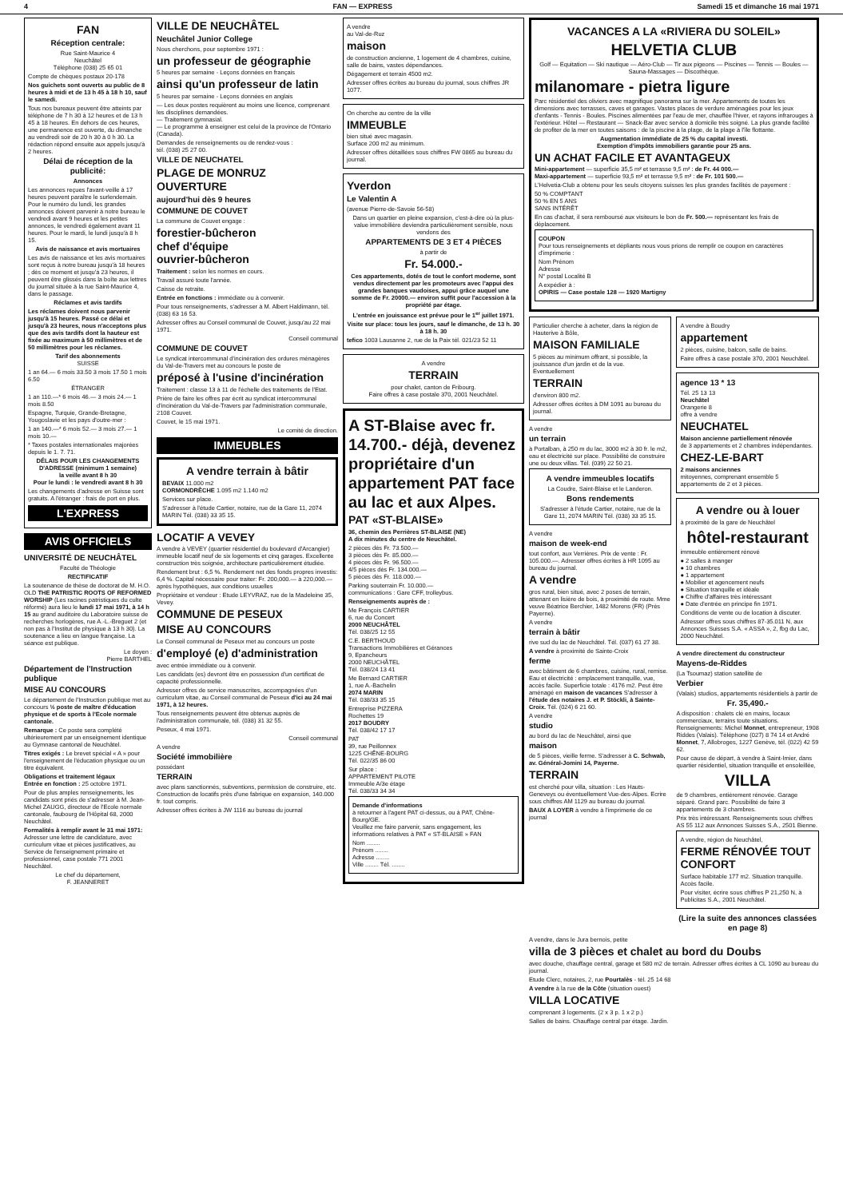4 FAN — EXPRESS Samedi 15 et dimanche 16 mai 1971
FAN
Réception centrale:
Rue Saint-Maurice 4
Neuchâtel
Téléphone (038) 25 65 01
Compte de chèques postaux 20-178
Nos guichets sont ouverts au public de 8 heures à midi et de 13 h 45 à 18 h 10, sauf le samedi.
Tous nos bureaux peuvent être atteints par téléphone de 7 h 30 à 12 heures et de 13 h 45 à 18 heures. En dehors de ces heures, une permanence est ouverte, du dimanche au vendredi soir de 20 h 30 à 0 h 30. La rédaction répond ensuite aux appels jusqu'à 2 heures.
Délai de réception de la publicité:
Annonces
Les annonces reçues l'avant-veille à 17 heures peuvent paraître le surlendemain. Pour le numéro du lundi, les grandes annonces doivent parvenir à notre bureau le vendredi avant 9 heures et les petites annonces, le vendredi également avant 11 heures. Pour le mardi, le lundi jusqu'à 8 h 15.
Avis de naissance et avis mortuaires
Les avis de naissance et les avis mortuaires sont reçus à notre bureau jusqu'à 18 heures ; dès ce moment et jusqu'à 23 heures, il peuvent être glissés dans la boîte aux lettres du journal située à la rue Saint-Maurice 4, dans le passage.
Réclames et avis tardifs
Les réclames doivent nous parvenir jusqu'à 15 heures. Passé ce délai et jusqu'à 23 heures, nous n'acceptons plus que des avis tardifs dont la hauteur est fixée au maximum à 50 millimètres et de 50 millimètres pour les réclames.
Tarif des abonnements
SUISSE
1 an 64.— 6 mois 33.50 3 mois 17.50 1 mois 6.50
ÉTRANGER
1 an 110.—* 6 mois 46.— 3 mois 24.— 1 mois 8.50
Espagne, Turquie, Grande-Bretagne, Yougoslavie et les pays d'outre-mer :
1 an 140.—* 6 mois 52.— 3 mois 27.— 1 mois 10.—
* Taxes postales internationales majorées depuis le 1. 7. 71.
DÉLAIS POUR LES CHANGEMENTS D'ADRESSE (minimum 1 semaine)
la veille avant 8 h 30
Pour le lundi : le vendredi avant 8 h 30
Les changements d'adresse en Suisse sont gratuits. A l'étranger : frais de port en plus.
L'EXPRESS
AVIS OFFICIELS
UNIVERSITÉ DE NEUCHÂTEL
Faculté de Théologie
RECTIFICATIF
La soutenance de thèse de doctorat de M. H.O. OLD THE PATRISTIC ROOTS OF REFORMED WORSHIP (Les racines patristiques du culte réformé) aura lieu le lundi 17 mai 1971, à 14 h 15 au grand auditoire du Laboratoire suisse de recherches horlogères, rue A.-L.-Breguet 2 (et non pas à l'Institut de physique à 13 h 30). La soutenance a lieu en langue française. La séance est publique.
Le doyen :
Pierre BARTHEL
Département de l'Instruction publique
MISE AU CONCOURS
Le département de l'Instruction publique met au concours ½ poste de maître d'éducation physique et de sports à l'Ecole normale cantonale.
Remarque : Ce poste sera complété ultérieurement par un enseignement identique au Gymnase cantonal de Neuchâtel.
Titres exigés : Le brevet spécial « A » pour l'enseignement de l'éducation physique ou un titre équivalent.
Obligations et traitement légaux
Entrée en fonction : 25 octobre 1971.
Pour de plus amples renseignements, les candidats sont priés de s'adresser à M. Jean-Michel ZAUGG, directeur de l'Ecole normale cantonale, faubourg de l'Hôpital 68, 2000 Neuchâtel.
Formalités à remplir avant le 31 mai 1971: Adresser une lettre de candidature, avec curriculum vitae et pièces justificatives, au Service de l'enseignement primaire et professionnel, case postale 771 2001 Neuchâtel.
Le chef du département,
F. JEANNERET
VILLE DE NEUCHÂTEL
Neuchâtel Junior College
Nous cherchons, pour septembre 1971 :
un professeur de géographie
5 heures par semaine - Leçons données en français
ainsi qu'un professeur de latin
5 heures par semaine - Leçons données en anglais
— Les deux postes requièrent au moins une licence, comprenant les disciplines demandées.
— Traitement gymnasial.
— Le programme à enseigner est celui de la province de l'Ontario (Canada).
Demandes de renseignements ou de rendez-vous :
tél. (038) 25 27 00.
VILLE DE NEUCHATEL
PLAGE DE MONRUZ OUVERTURE
aujourd'hui dès 9 heures
COMMUNE DE COUVET
La commune de Couvet engage :
forestier-bûcheron
chef d'équipe
ouvrier-bûcheron
Traitement : selon les normes en cours.
Travail assuré toute l'année.
Caisse de retraite.
Entrée en fonctions : immédiate ou à convenir.
Pour tous renseignements, s'adresser à M. Albert Haldimann, tél. (038) 63 16 53.
Adresser offres au Conseil communal de Couvet, jusqu'au 22 mai 1971.
Conseil communal
COMMUNE DE COUVET
Le syndicat intercommunal d'incinération des ordures ménagères du Val-de-Travers met au concours le poste de
préposé à l'usine d'incinération
Traitement : classe 13 à 11 de l'échelle des traitements de l'Etat.
Prière de faire les offres par écrit au syndicat intercommunal d'incinération du Val-de-Travers par l'administration communale, 2108 Couvet.
Couvet, le 15 mai 1971.
Le comité de direction.
IMMEUBLES
A vendre terrain à bâtir
BEVAIX 11.000 m2
CORMONDRÈCHE 1.095 m2 1.140 m2
Services sur place.
S'adresser à l'étude Cartier, notaire, rue de la Gare 11, 2074 MARIN Tél. (038) 33 35 15.
LOCATIF A VEVEY
A vendre à VEVEY (quartier résidentiel du boulevard d'Arcangier) immeuble locatif neuf de six logements et cinq garages. Excellente construction très soignée, architecture particulièrement étudiée.
Rendement brut : 6,5 %. Rendement net des fonds propres investis: 6,4 %. Capital nécessaire pour traiter: Fr. 200,000.— à 220,000.— après hypothèques, aux conditions usuelles
Propriétaire et vendeur : Etude LEYVRAZ, rue de la Madeleine 35, Vevey.
COMMUNE DE PESEUX
MISE AU CONCOURS
Le Conseil communal de Peseux met au concours un poste
d'employé (e) d'administration
avec entrée immédiate ou à convenir.
Les candidats (es) devront être en possession d'un certificat de capacité professionnelle.
Adresser offres de service manuscrites, accompagnées d'un curriculum vitae, au Conseil communal de Peseux d'ici au 24 mai 1971, à 12 heures.
Tous renseignements peuvent être obtenus auprès de l'administration communale, tél. (038) 31 32 55.
Peseux, 4 mai 1971.
Conseil communal
A vendre
Société immobilière
possédant
TERRAIN
avec plans sanctionnés, subventions, permission de construire, etc. Construction de locatifs près d'une fabrique en expansion, 140.000 fr. tout compris.
Adresser offres écrites à JW 1116 au bureau du journal
A vendre
au Val-de-Ruz
maison
de construction ancienne, 1 logement de 4 chambres, cuisine, salle de bains, vastes dépendances.
Dégagement et terrain 4500 m2.
Adresser offres écrites au bureau du journal, sous chiffres JR 1077.
On cherche au centre de la ville
IMMEUBLE
bien situé avec magasin.
Surface 200 m2 au minimum.
Adresser offres détaillées sous chiffres FW 0865 au bureau du journal.
Yverdon
Le Valentin A
(avenue Pierre-de-Savoie 56-58)
Dans un quartier en pleine expansion, c'est-à-dire où la plus-value immobilière deviendra particulièrement sensible, nous vendons des
APPARTEMENTS DE 3 ET 4 PIÈCES
à partir de
Fr. 54.000.-
Ces appartements, dotés de tout le confort moderne, sont vendus directement par les promoteurs avec l'appui des grandes banques vaudoises, appui grâce auquel une somme de Fr. 20000.— environ suffit pour l'accession à la propriété par étage.
L'entrée en jouissance est prévue pour le 1<sup>er</sup> juillet 1971.
Visite sur place: tous les jours, sauf le dimanche, de 13 h. 30 à 18 h. 30
tefico 1003 Lausanne 2, rue de la Paix tél. 021/23 52 11
A vendre
TERRAIN
pour chalet, canton de Fribourg.
Faire offres à case postale 370, 2001 Neuchâtel.
A ST-Blaise avec fr. 14.700.- déjà, devenez propriétaire d'un appartement PAT face au lac et aux Alpes.
PAT «ST-BLAISE»
36, chemin des Perrières ST-BLAISE (NE)
A dix minutes du centre de Neuchâtel.
2 pièces dès Fr. 73.500.—
3 pièces dès Fr. 85.000.—
4 pièces dès Fr. 96.500.—
4/5 pièces dès Fr. 134.000.—
5 pièces dès Fr. 118.000.—
Parking souterrain Fr. 10.000.—
communications : Gare CFF, trolleybus.
Renseignements auprès de :
Me François CARTIER
6, rue du Concert
2000 NEUCHÂTEL
Tél. 038/25 12 55
C.E. BERTHOUD
Transactions Immobilières et Gérances
9, Epancheurs
2000 NEUCHÂTEL
Tél. 038/24 13 41
Me Bernard CARTIER
1, rue A.-Bachelin
2074 MARIN
Tél. 038/33 35 15
Entreprise PIZZERA
Rochettes 19
2017 BOUDRY
Tél. 038/42 17 17
PAT
39, rue Peillonnex
1225 CHÊNE-BOURG
Tél. 022/35 86 00
Sur place :
APPARTEMENT PILOTE
Immeuble A/3e étage
Tél. 038/33 34 34
Demande d'informations
à retourner à l'agent PAT ci-dessus, ou à PAT, Chêne-Bourg/GE.
Veuillez me faire parvenir, sans engagement, les informations relatives à PAT « ST-BLAISE » FAN
Nom ........
Prénom ........
Adresse ........
Ville ........ Tél. ........
VACANCES A LA «RIVIERA DU SOLEIL»
HELVETIA CLUB
Golf — Equitation — Ski nautique — Aéro-Club — Tir aux pigeons — Piscines — Tennis — Boules — Sauna-Massages — Discothèque.
milanomare - pietra ligure
Parc résidentiel des oliviers avec magnifique panorama sur la mer. Appartements de toutes les dimensions avec terrasses, caves et garages. Vastes places de verdure aménagées pour les jeux d'enfants - Tennis - Boules. Piscines alimentées par l'eau de mer, chauffée l'hiver, et rayons infrarouges à l'extérieur. Hôtel — Restaurant — Snack-Bar avec service à domicile très soigné. La plus grande facilité de profiter de la mer en toutes saisons : de la piscine à la plage, de la plage à l'île flottante.
Augmentation immédiate de 25 % du capital investi.
Exemption d'impôts immobiliers garantie pour 25 ans.
UN ACHAT FACILE ET AVANTAGEUX
Mini-appartement — superficie 35,5 m² et terrasse 9,5 m² : de Fr. 44 000.—
Maxi-appartement — superficie 93,5 m² et terrasse 9,5 m² : de Fr. 101 500.—
L'Helvetia-Club a obtenu pour les seuls citoyens suisses les plus grandes facilités de payement :
50 % COMPTANT
50 % EN 5 ANS
SANS INTÉRÊT
En cas d'achat, il sera remboursé aux visiteurs le bon de Fr. 500.— représentant les frais de déplacement.
COUPON
Pour tous renseignements et dépliants nous vous prions de remplir ce coupon en caractères d'imprimerie :
Nom Prénom
Adresse
N° postal Localité B
A expédier à :
OPIRIS — Case postale 128 — 1920 Martigny
Particulier cherche à acheter, dans la région de Hauterive à Bôle,
MAISON FAMILIALE
5 pièces au minimum offrant, si possible, la jouissance d'un jardin et de la vue. Eventuellement
TERRAIN
d'environ 800 m2.
Adresser offres écrites à DM 1091 au bureau du journal.
A vendre
un terrain
à Portalban, à 250 m du lac, 3000 m2 à 30 fr. le m2, eau et électricité sur place. Possibilité de construire une ou deux villas. Tél. (039) 22 50 21.
A vendre immeubles locatifs
La Coudre, Saint-Blaise et le Landeron.
Bons rendements
S'adresser à l'étude Cartier, notaire, rue de la Gare 11, 2074 MARIN Tél. (038) 33 35 15.
A vendre
maison de week-end
tout confort, aux Verrières. Prix de vente : Fr. 105.000.—. Adresser offres écrites à HR 1095 au bureau du journal.
A vendre
gros rural, bien situé, avec 2 poses de terrain, attenant en lisière de bois, à proximité de route. Mme veuve Béatrice Berchier, 1482 Morens (FR) (Près Payerne).
A vendre
terrain à bâtir
rive sud du lac de Neuchâtel. Tél. (037) 61 27 38.
A vendre à proximité de Sainte-Croix
ferme
avec bâtiment de 6 chambres, cuisine, rural, remise. Eau et électricité : emplacement tranquille, vue, accès facile. Superficie totale : 4176 m2. Peut être aménagé en maison de vacances S'adresser à l'étude des notaires J. et P. Stöckli, à Sainte-Croix. Tél. (024) 6 21 60.
A vendre
studio
au bord du lac de Neuchâtel, ainsi que
maison
de 5 pièces, vieille ferme. S'adresser à C. Schwab, av. Général-Jomini 14, Payerne.
TERRAIN
est cherché pour villa, situation : Les Hauts-Geneveys ou éventuellement Vue-des-Alpes. Ecrire sous chiffres AM 1129 au bureau du journal.
BAUX A LOYER à vendre à l'imprimerie de ce journal
A vendre à Boudry
appartement
2 pièces, cuisine, balcon, salle de bains.
Faire offres à case postale 370, 2001 Neuchâtel.
agence 13 * 13
Tél. 25 13 13
Neuchâtel
Orangerie 8
offre à vendre
NEUCHATEL
Maison ancienne partiellement rénovée
de 3 appartements et 2 chambres indépendantes.
CHEZ-LE-BART
2 maisons anciennes
mitoyennes, comprenant ensemble 5 appartements de 2 et 3 pièces.
A vendre ou à louer
à proximité de la gare de Neuchâtel
hôtel-restaurant
immeuble entièrement rénové
● 2 salles à manger
● 10 chambres
● 1 appartement
● Mobilier et agencement neufs
● Situation tranquille et idéale
● Chiffre d'affaires très intéressant
● Date d'entrée en principe fin 1971.
Conditions de vente ou de location à discuter.
Adresser offres sous chiffres 87-35.011 N, aux Annonces Suisses S.A. « ASSA », 2, fbg du Lac, 2000 Neuchâtel.
A vendre directement du constructeur
Mayens-de-Riddes
(La Tsoumaz) station satellite de
Verbier
(Valais) studios, appartements résidentiels à partir de
Fr. 35,490.-
A disposition : chalets clé en mains, locaux commerciaux, terrains toute situations. Renseignements: Michel Monnet, entrepreneur, 1908 Riddes (Valais). Téléphone (027) 8 74 14 et André Monnet, 7, Allobroges, 1227 Genève, tél. (022) 42 59 62.
Pour cause de départ, à vendre à Saint-Imier, dans quartier résidentiel, situation tranquille et ensoleillée,
VILLA
de 9 chambres, entièrement rénovée. Garage séparé. Grand parc. Possibilité de faire 3 appartements de 3 chambres.
Prix très intéressant. Renseignements sous chiffres AS 55 112 aux Annonces Suisses S.A., 2501 Bienne.
A vendre, région de Neuchâtel,
FERME RÉNOVÉE TOUT CONFORT
Surface habitable 177 m2. Situation tranquille. Accès facile.
Pour visiter, écrire sous chiffres P 21,250 N, à Publicitas S.A., 2001 Neuchâtel.
(Lire la suite des annonces classées en page 8)
A vendre, dans le Jura bernois, petite
villa de 3 pièces et chalet au bord du Doubs
avec douche, chauffage central, garage et 580 m2 de terrain. Adresser offres écrites à CL 1090 au bureau du journal.
Etude Clerc, notaires, 2, rue Pourtalès - tél. 25 14 68
A vendre à la rue de la Côte (situation ouest)
VILLA LOCATIVE
comprenant 3 logements. (2 x 3 p. 1 x 2 p.)
Salles de bains. Chauffage central par étage. Jardin.